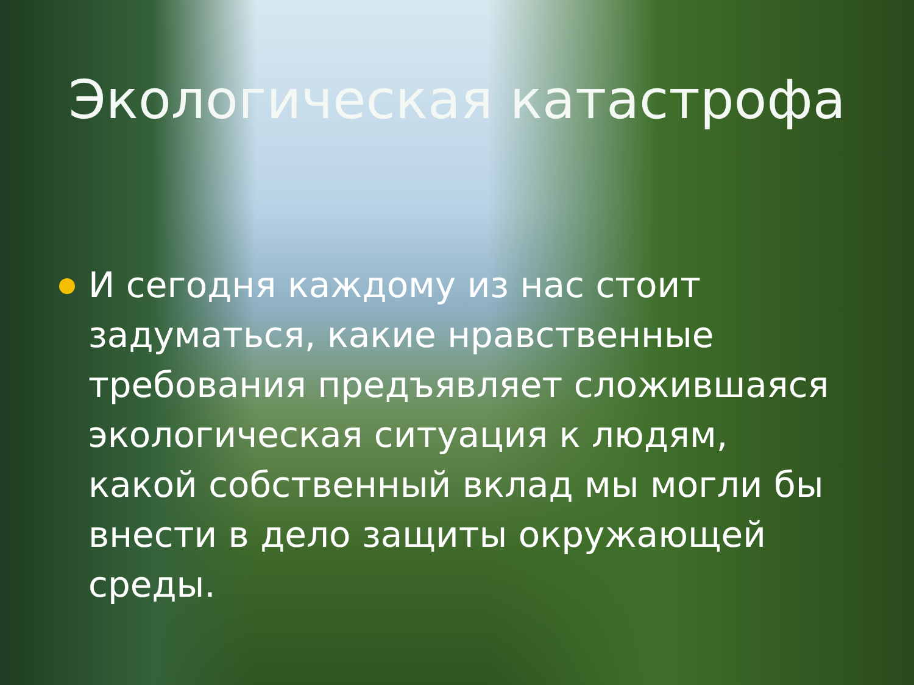Экологическая катастрофа
И сегодня каждому из нас стоит задуматься, какие нравственные требования предъявляет сложившаяся экологическая ситуация к людям, какой собственный вклад мы могли бы внести в дело защиты окружающей среды.